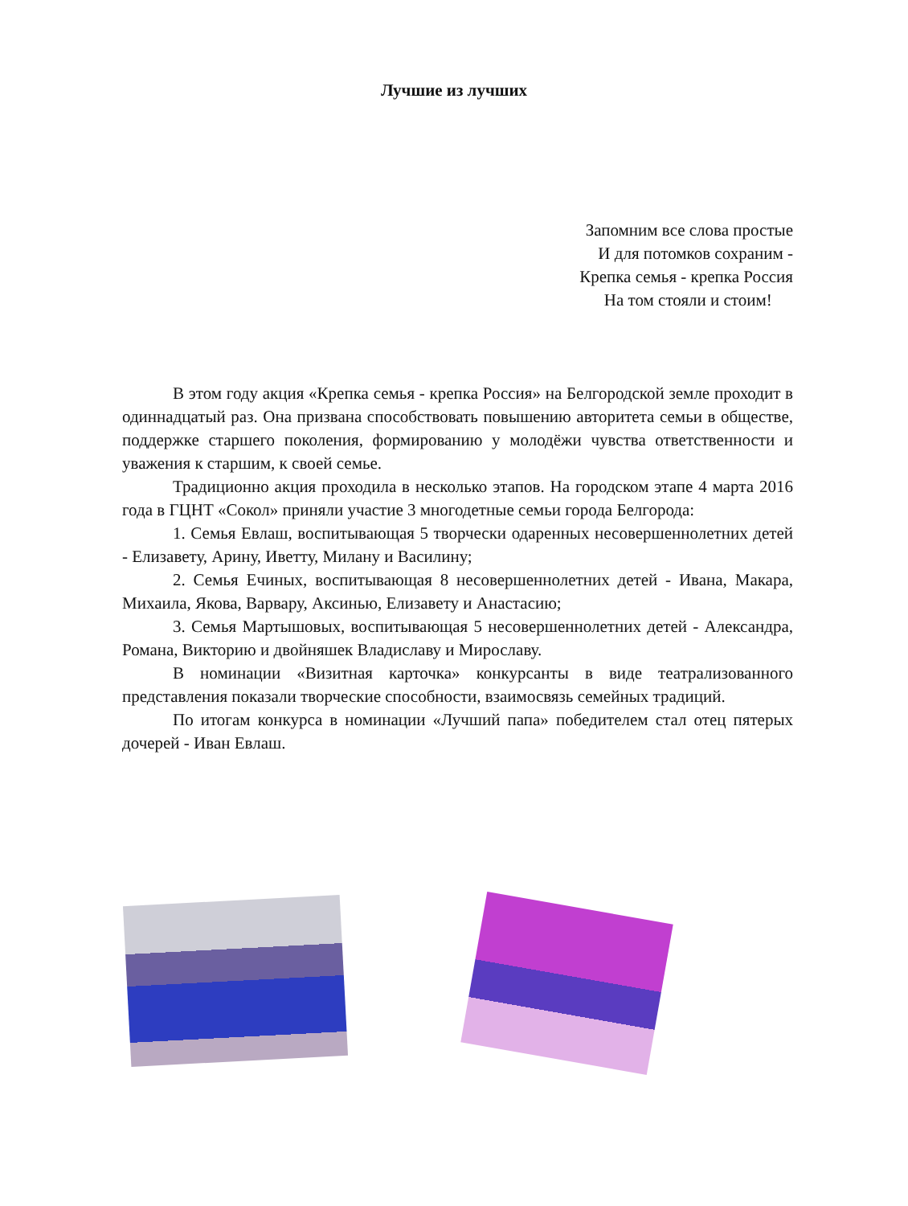Лучшие из лучших
Запомним все слова простые
И для потомков сохраним -
Крепка семья - крепка Россия
На том стояли и стоим!
В этом году акция «Крепка семья - крепка Россия» на Белгородской земле проходит в одиннадцатый раз. Она призвана способствовать повышению авторитета семьи в обществе, поддержке старшего поколения, формированию у молодёжи чувства ответственности и уважения к старшим, к своей семье.
Традиционно акция проходила в несколько этапов. На городском этапе 4 марта 2016 года в ГЦНТ «Сокол» приняли участие 3 многодетные семьи города Белгорода:
1. Семья Евлаш, воспитывающая 5 творчески одаренных несовершеннолетних детей - Елизавету, Арину, Иветту, Милану и Василину;
2. Семья Ечиных, воспитывающая 8 несовершеннолетних детей - Ивана, Макара, Михаила, Якова, Варвару, Аксинью, Елизавету и Анастасию;
3. Семья Мартышовых, воспитывающая 5 несовершеннолетних детей - Александра, Романа, Викторию и двойняшек Владиславу и Мирославу.
В номинации «Визитная карточка» конкурсанты в виде театрализованного представления показали творческие способности, взаимосвязь семейных традиций.
По итогам конкурса в номинации «Лучший папа» победителем стал отец пятерых дочерей - Иван Евлаш.